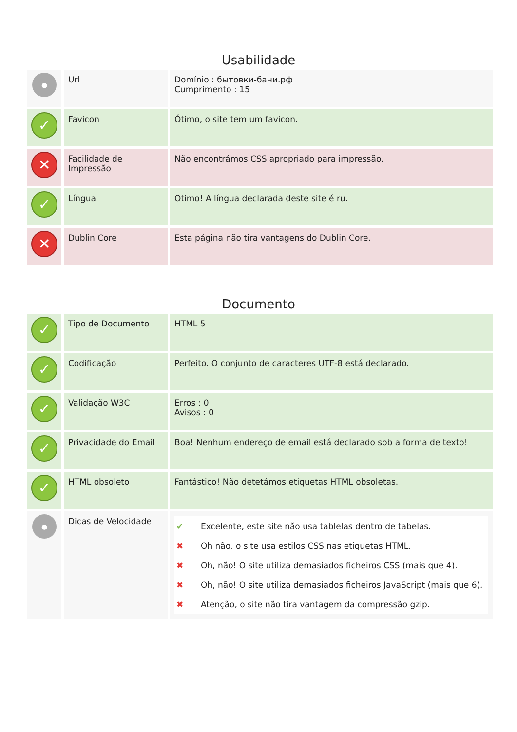Usabilidade
| ● | Url | Domínio : бытовки-бани.рф Cumprimento : 15 |
| ✓ | Favicon | Ótimo, o site tem um favicon. |
| ✕ | Facilidade de Impressão | Não encontrámos CSS apropriado para impressão. |
| ✓ | Língua | Otimo! A língua declarada deste site é ru. |
| ✕ | Dublin Core | Esta página não tira vantagens do Dublin Core. |
Documento
| ✓ | Tipo de Documento | HTML 5 |
| ✓ | Codificação | Perfeito. O conjunto de caracteres UTF-8 está declarado. |
| ✓ | Validação W3C | Erros : 0 Avisos : 0 |
| ✓ | Privacidade do Email | Boa! Nenhum endereço de email está declarado sob a forma de texto! |
| ✓ | HTML obsoleto | Fantástico! Não detetámos etiquetas HTML obsoletas. |
| ● | Dicas de Velocidade | ✔ Excelente, este site não usa tablelas dentro de tabelas. ✖ Oh não, o site usa estilos CSS nas etiquetas HTML. ✖ Oh, não! O site utiliza demasiados ficheiros CSS (mais que 4). ✖ Oh, não! O site utiliza demasiados ficheiros JavaScript (mais que 6). ✖ Atenção, o site não tira vantagem da compressão gzip. |